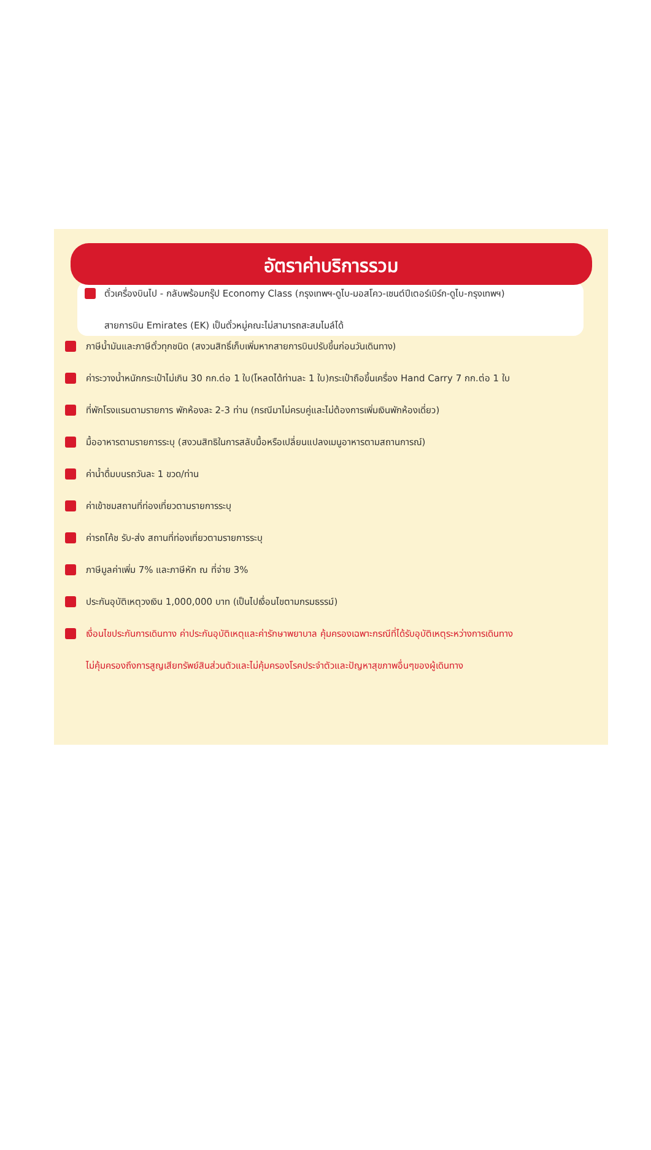อัตราค่าบริการรวม
ตั๋วเครื่องบินไป - กลับพร้อมกรุ๊ป Economy Class (กรุงเทพฯ-ดูไบ-มอสโคว-เซนต์ปีเตอร์เบิร์ก-ดูไบ-กรุงเทพฯ)
สายการบิน Emirates (EK) เป็นตั๋วหมู่คณะไม่สามารถสะสมไมล์ได้
ภาษีน้ำมันและภาษีตั๋วทุกชนิด (สงวนสิทธิ์เก็บเพิ่มหากสายการบินปรับขึ้นก่อนวันเดินทาง)
ค่าระวางน้ำหนักกระเป๋าไม่เกิน 30 กก.ต่อ 1 ใบ(โหลดได้ท่านละ 1 ใบ)กระเป๋าถือขึ้นเครื่อง Hand Carry 7 กก.ต่อ 1 ใบ
ที่พักโรงแรมตามรายการ พักห้องละ 2-3 ท่าน (กรณีมาไม่ครบคู่และไม่ต้องการเพิ่มเงินพักห้องเดี่ยว)
มื้ออาหารตามรายการระบุ (สงวนสิทธิในการสลับมื้อหรือเปลี่ยนแปลงเมนูอาหารตามสถานการณ์)
ค่าน้ำดื่มบนรถวันละ 1 ขวด/ท่าน
ค่าเข้าชมสถานที่ท่องเที่ยวตามรายการระบุ
ค่ารถโค้ช รับ-ส่ง สถานที่ท่องเที่ยวตามรายการระบุ
ภาษีมูลค่าเพิ่ม 7% และภาษีหัก ณ ที่จ่าย 3%
ประกันอุบัติเหตุวงเงิน 1,000,000 บาท (เป็นไปเงื่อนไขตามกรมธรรม์)
เงื่อนไขประกันการเดินทาง ค่าประกันอุบัติเหตุและค่ารักษาพยาบาล คุ้มครองเฉพาะกรณีที่ได้รับอุบัติเหตุระหว่างการเดินทาง
ไม่คุ้มครองถึงการสูญเสียทรัพย์สินส่วนตัวและไม่คุ้มครองโรคประจำตัวและปัญหาสุขภาพอื่นๆของผู้เดินทาง